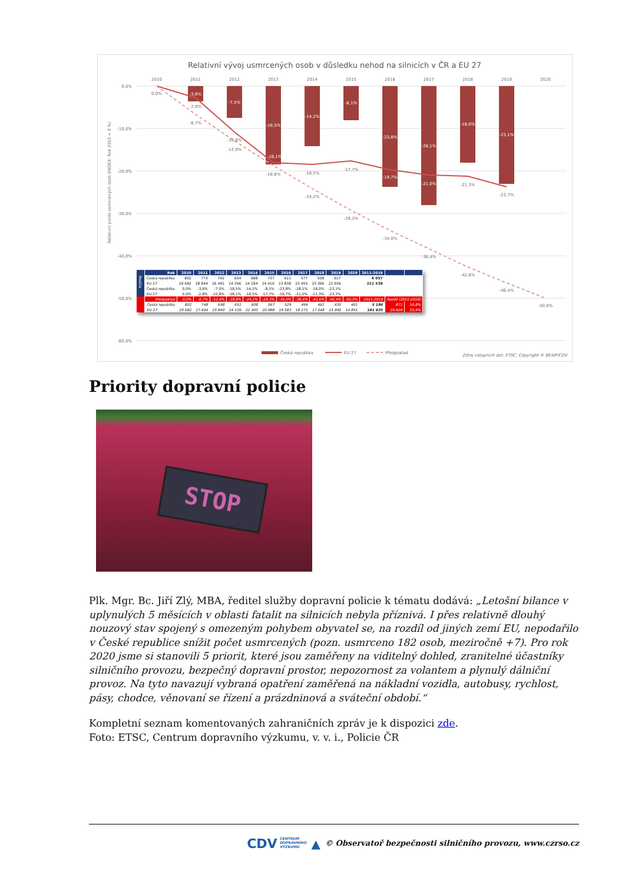Relativní vývoj usmrcených osob v důsledku nehod na silnicích v ČR a EU 27
2010
2011
2012
2013
2014
2015
2016
2017
2018
2019
2020
0,0%
-10,0%
-20,0%
-30,0%
-40,0%
-50,0%
-60,0%
Relativní počet usmrcených osob (INDEX: Rok 2010 = 0 %)
0,0%
-2,8%
-6,7%
-10,8%
-12,9%
-18,8%
-18,5%
-24,2%
-17,7%
-29,3%
-34,0%
-38,4%
-21,3%
-42,6%
-23,7%
-46,4%
-50,0%
-3,6%
-7,5%
-18,5%
-14,2%
-8,1%
-23,8%
-28,1%
-18,0%
-23,1%
-18,1%
-19,7%
-21,0%
Česká republika
EU 27
Předpoklad
Zdroj vstupních dat: ETSC; Copyright © BESIP/CDV
| | Rok | 2010 | 2011 | 2012 | 2013 | 2014 | 2015 | 2016 | 2017 | 2018 | 2019 | 2020 | 2011-2019 | | |
| --- | --- | --- | --- | --- | --- | --- | --- | --- | --- | --- | --- | --- | --- | --- | --- |
| Realita | Česká republika | 802 | 773 | 742 | 654 | 688 | 737 | 611 | 577 | 658 | 617 | | 6 057 | | |
| | EU 27 | 29 682 | 28 844 | 26 481 | 24 296 | 24 184 | 24 416 | 23 838 | 23 455 | 23 366 | 22 659 | | 221 539 | | |
| | Česká republika | 0,0% | -3,6% | -7,5% | -18,5% | -14,2% | -8,1% | -23,8% | -28,1% | -18,0% | -23,1% | | | | |
| | EU 27 | 0,0% | -2,8% | -10,8% | -18,1% | -18,5% | -17,7% | -19,7% | -21,0% | -21,3% | -23,7% | | | | |
| | Předpoklad | 0,0% | -6,7% | -12,9% | -18,8% | -24,2% | -29,3% | -34,0% | -38,4% | -42,6% | -46,4% | -50,0% | 2011-2019 | Rozdíl (2011-2019) | |
| | Česká republika | 802 | 748 | 698 | 651 | 608 | 567 | 529 | 494 | 461 | 430 | 401 | 5 186 | 871 | 16,8% |
| | EU 27 | 29 682 | 27 694 | 25 840 | 24 109 | 22 495 | 20 988 | 19 583 | 18 271 | 17 048 | 15 906 | 14 841 | 191 935 | 29 604 | 15,4% |
Priority dopravní policie
STOP
Plk. Mgr. Bc. Jiří Zlý, MBA, ředitel služby dopravní policie k tématu dodává: „Letošní bilance v uplynulých 5 měsících v oblasti fatalit na silnicích nebyla příznivá. I přes relativně dlouhý nouzový stav spojený s omezeným pohybem obyvatel se, na rozdíl od jiných zemí EU, nepodařilo v České republice snížit počet usmrcených (pozn. usmrceno 182 osob, meziročně +7). Pro rok 2020 jsme si stanovili 5 priorit, které jsou zaměřeny na viditelný dohled, zranitelné účastníky silničního provozu, bezpečný dopravní prostor, nepozornost za volantem a plynulý dálniční provoz. Na tyto navazují vybraná opatření zaměřená na nákladní vozidla, autobusy, rychlost, pásy, chodce, věnovaní se řízení a prázdninová a sváteční období.“
Kompletní seznam komentovaných zahraničních zpráv je k dispozici zde.
Foto: ETSC, Centrum dopravního výzkumu, v. v. i., Policie ČR
CDV CENTRUM
DOPRAVNÍHO
VÝZKUMU ▲ © Observatoř bezpečnosti silničního provozu, www.czrso.cz